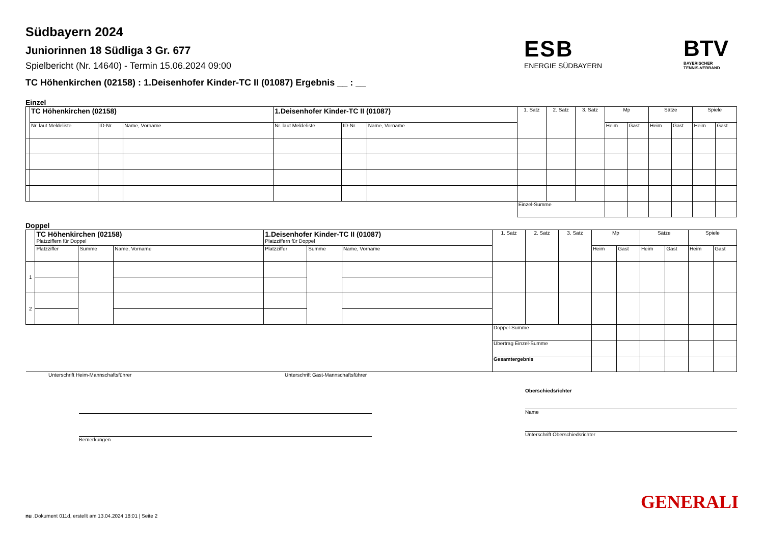ESB
ENERGIE SÜDBAYERN
BTV
BAYERISCHER
TENNIS-VERBAND
Südbayern 2024
Juniorinnen 18 Südliga 3 Gr. 677
Spielbericht (Nr. 14640) - Termin 15.06.2024 09:00
TC Höhenkirchen (02158) : 1.Deisenhofer Kinder-TC II (01087) Ergebnis __ : __
Einzel
| | TC Höhenkirchen (02158) | | | 1.Deisenhofer Kinder-TC II (01087) | | | 1. Satz | 2. Satz | 3. Satz | Mp | | Sätze | | Spiele | |
| --- | --- | --- | --- | --- | --- | --- | --- | --- | --- | --- | --- | --- | --- | --- | --- |
| | Nr. laut Meldeliste | ID-Nr. | Name, Vorname | Nr. laut Meldeliste | ID-Nr. | Name, Vorname | | | | Heim | Gast | Heim | Gast | Heim | Gast |
| | | | | | | | Einzel-Summe | | | | | | | | |
Doppel
| | TC Höhenkirchen (02158) Platzziffern für Doppel | | | 1.Deisenhofer Kinder-TC II (01087) Platzziffern für Doppel | | | 1. Satz | 2. Satz | 3. Satz | Mp | | Sätze | | Spiele | |
| --- | --- | --- | --- | --- | --- | --- | --- | --- | --- | --- | --- | --- | --- | --- | --- |
| | Platzziffer | Summe | Name, Vorname | Platzziffer | Summe | Name, Vorname | | | | Heim | Gast | Heim | Gast | Heim | Gast |
| 1 | | | | | | | | | | | | | | | |
| 2 | | | | | | | | | | | | | | | |
| | | | | | | | Doppel-Summe | | | | | | | | |
| | | | | | | | Übertrag Einzel-Summe | | | | | | | | |
| | | | | | | | Gesamtergebnis | | | | | | | | |
Unterschrift Heim-Mannschaftsführer Unterschrift Gast-Mannschaftsführer
Bemerkungen Oberschiedsrichter
Name
Unterschrift Oberschiedsrichter
GENERALI
nu .Dokument 011d, erstellt am 13.04.2024 18:01 | Seite 2